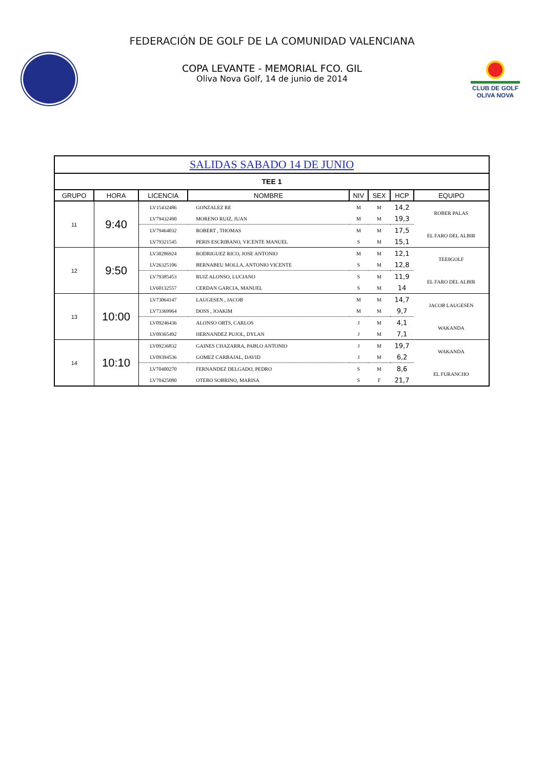FEDERACIÓN DE GOLF DE LA COMUNIDAD VALENCIANA
CLUB DE GOLF
OLIVA NOVA
COPA LEVANTE - MEMORIAL FCO. GIL
Oliva Nova Golf, 14 de junio de 2014
| SALIDAS SABADO 14 DE JUNIO | | | | | | | |
| TEE 1 | | | | | | | |
| GRUPO | HORA | LICENCIA | NOMBRE | NIV | SEX | HCP | EQUIPO |
| 11 | 9:40 | LV15432486 | GONZALEZ RE | M | M | 14,2 | ROBER PALAS |
| | | LV79432490 | MORENO RUIZ, JUAN | M | M | 19,3 | |
| | | LV79464032 | ROBERT , THOMAS | M | M | 17,5 | EL FARO DEL ALBIR |
| | | LV79321545 | PERIS ESCRIBANO, VICENTE MANUEL | S | M | 15,1 | |
| 12 | 9:50 | LV30286924 | RODRIGUEZ RICO, JOSE ANTONIO | M | M | 12,1 | TEE0GOLF |
| | | LV26325106 | BERNABEU MOLLA, ANTONIO VICENTE | S | M | 12,8 | |
| | | LV79385453 | RUIZ ALONSO, LUCIANO | S | M | 11,9 | EL FARO DEL ALBIR |
| | | LV60132557 | CERDAN GARCIA, MANUEL | S | M | 14 | |
| 13 | 10:00 | LV73064147 | LAUGESEN , JACOB | M | M | 14,7 | JACOB LAUGESEN |
| | | LV73369964 | DOSS , JOAKIM | M | M | 9,7 | |
| | | LV09246436 | ALONSO ORTS, CARLOS | J | M | 4,1 | WAKANDA |
| | | LV09365492 | HERNANDEZ PUJOL, DYLAN | J | M | 7,1 | |
| 14 | 10:10 | LV09236832 | GAINES CHAZARRA, PABLO ANTONIO | J | M | 19,7 | WAKANDA |
| | | LV09394536 | GOMEZ CARBAJAL, DAVID | J | M | 6,2 | |
| | | LV70400270 | FERNANDEZ DELGADO, PEDRO | S | M | 8,6 | EL FURANCHO |
| | | LV70425080 | OTERO SOBRINO, MARISA | S | F | 21,7 | |